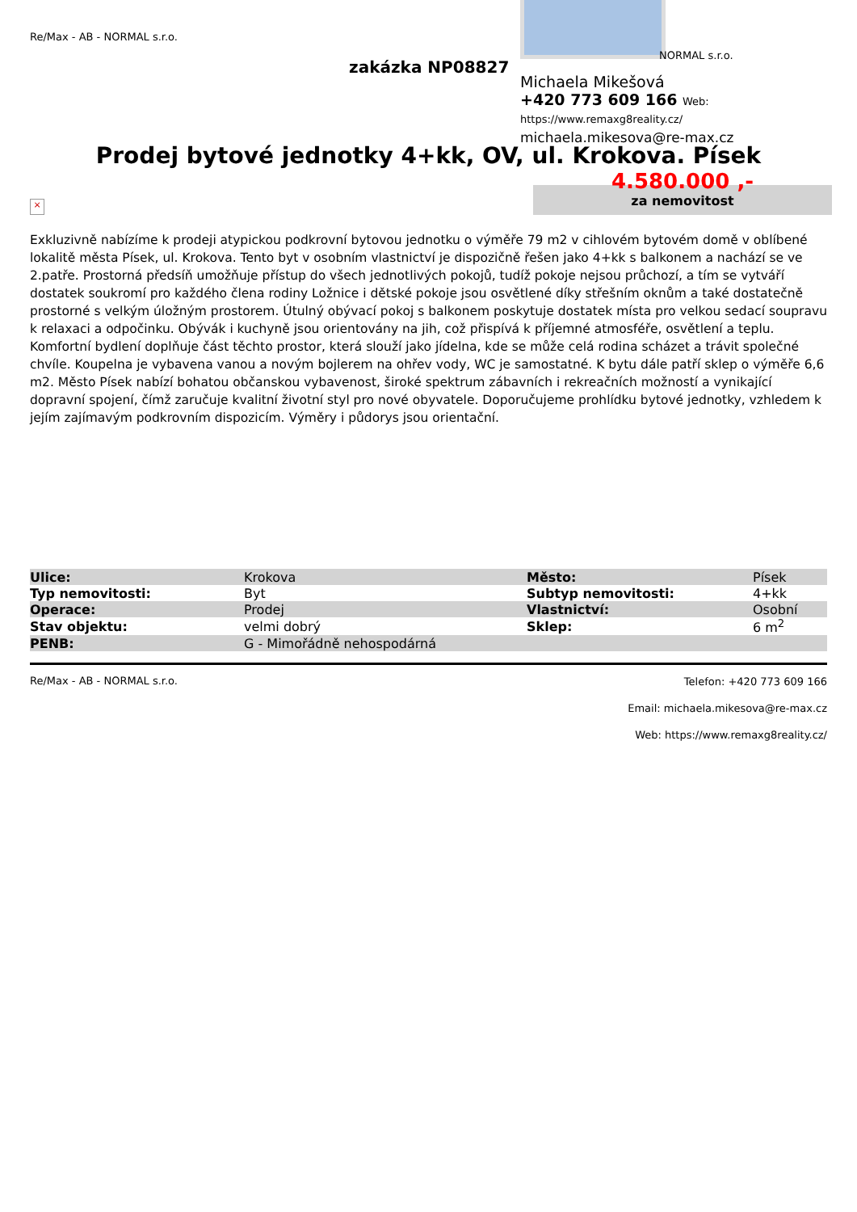Re/Max - AB - NORMAL s.r.o.
zakázka NP08827
NORMAL s.r.o.
Michaela Mikešová
+420 773 609 166 Web: https://www.remaxg8reality.cz/
michaela.mikesova@re-max.cz
Prodej bytové jednotky 4+kk, OV, ul. Krokova. Písek
4.580.000 ,-
za nemovitost
×
Exkluzivně nabízíme k prodeji atypickou podkrovní bytovou jednotku o výměře 79 m2 v cihlovém bytovém domě v oblíbené lokalitě města Písek, ul. Krokova. Tento byt v osobním vlastnictví je dispozičně řešen jako 4+kk s balkonem a nachází se ve 2.patře. Prostorná předsíň umožňuje přístup do všech jednotlivých pokojů, tudíž pokoje nejsou průchozí, a tím se vytváří dostatek soukromí pro každého člena rodiny Ložnice i dětské pokoje jsou osvětlené díky střešním oknům a také dostatečně prostorné s velkým úložným prostorem. Útulný obývací pokoj s balkonem poskytuje dostatek místa pro velkou sedací soupravu k relaxaci a odpočinku. Obývák i kuchyně jsou orientovány na jih, což přispívá k příjemné atmosféře, osvětlení a teplu. Komfortní bydlení doplňuje část těchto prostor, která slouží jako jídelna, kde se může celá rodina scházet a trávit společné chvíle. Koupelna je vybavena vanou a novým bojlerem na ohřev vody, WC je samostatné. K bytu dále patří sklep o výměře 6,6 m2. Město Písek nabízí bohatou občanskou vybavenost, široké spektrum zábavních i rekreačních možností a vynikající dopravní spojení, čímž zaručuje kvalitní životní styl pro nové obyvatele. Doporučujeme prohlídku bytové jednotky, vzhledem k jejím zajímavým podkrovním dispozicím. Výměry i půdorys jsou orientační.
| Ulice: | Krokova | Město: | Písek |
| Typ nemovitosti: | Byt | Subtyp nemovitosti: | 4+kk |
| Operace: | Prodej | Vlastnictví: | Osobní |
| Stav objektu: | velmi dobrý | Sklep: | 6 m<sup>2</sup> |
| PENB: | G - Mimořádně nehospodárná | | |
Re/Max - AB - NORMAL s.r.o.
Telefon: +420 773 609 166
Email: michaela.mikesova@re-max.cz
Web: https://www.remaxg8reality.cz/